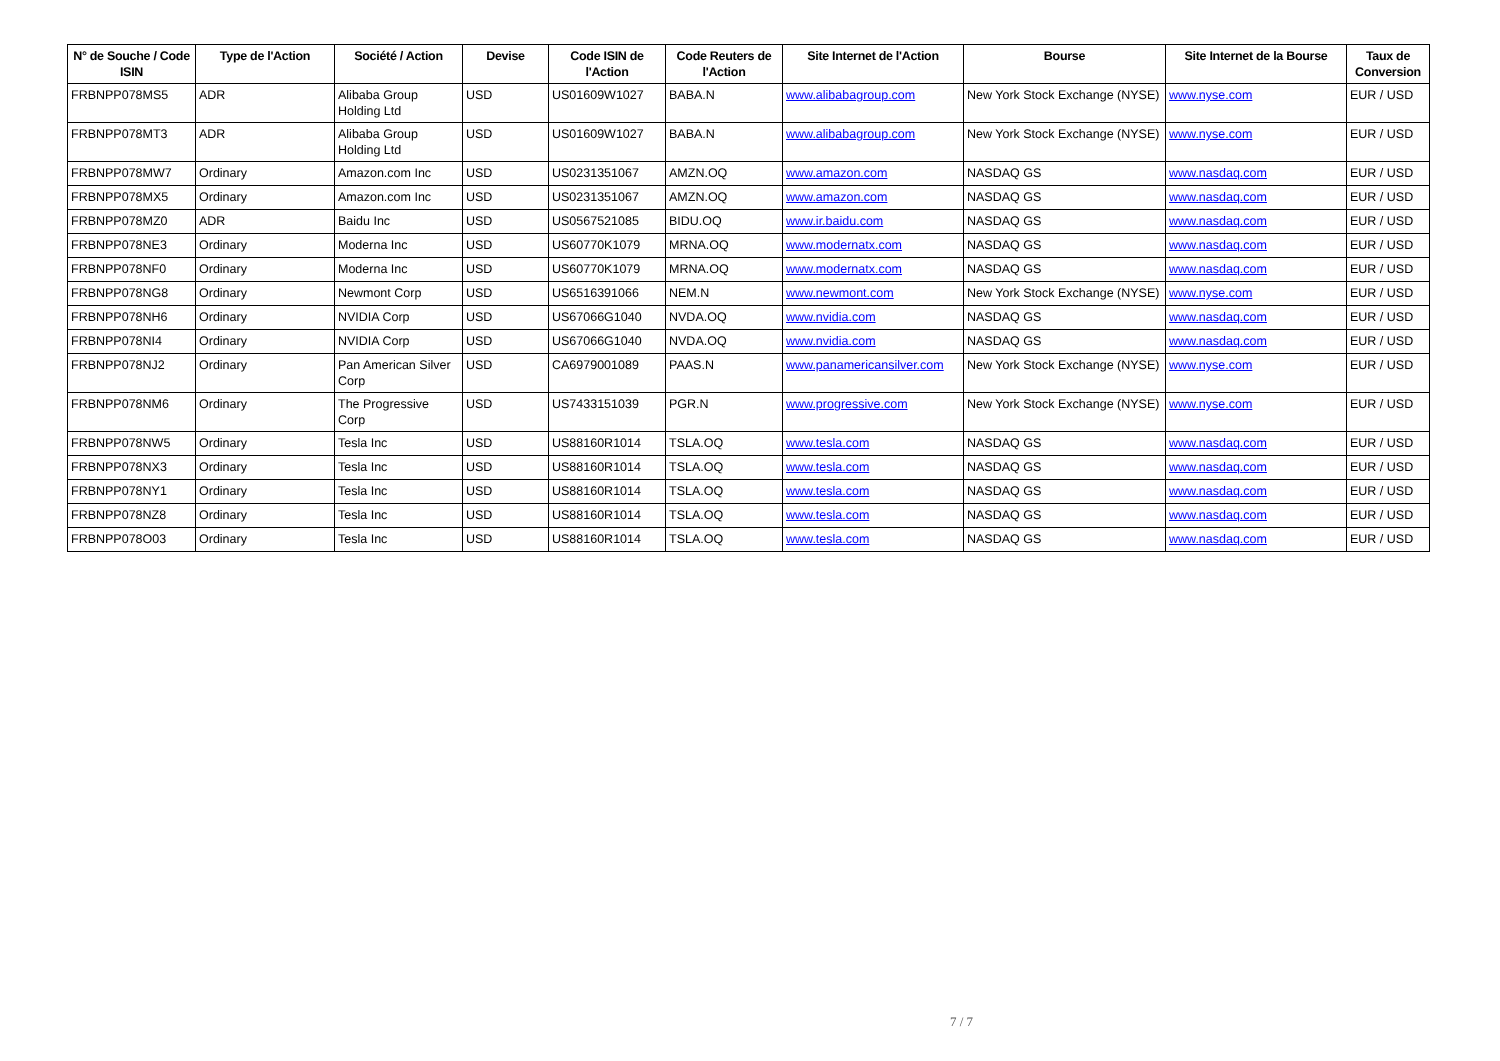| N° de Souche / Code ISIN | Type de l'Action | Société / Action | Devise | Code ISIN de l'Action | Code Reuters de l'Action | Site Internet de l'Action | Bourse | Site Internet de la Bourse | Taux de Conversion |
| --- | --- | --- | --- | --- | --- | --- | --- | --- | --- |
| FRBNPP078MS5 | ADR | Alibaba Group Holding Ltd | USD | US01609W1027 | BABA.N | www.alibabagroup.com | New York Stock Exchange (NYSE) | www.nyse.com | EUR / USD |
| FRBNPP078MT3 | ADR | Alibaba Group Holding Ltd | USD | US01609W1027 | BABA.N | www.alibabagroup.com | New York Stock Exchange (NYSE) | www.nyse.com | EUR / USD |
| FRBNPP078MW7 | Ordinary | Amazon.com Inc | USD | US0231351067 | AMZN.OQ | www.amazon.com | NASDAQ GS | www.nasdaq.com | EUR / USD |
| FRBNPP078MX5 | Ordinary | Amazon.com Inc | USD | US0231351067 | AMZN.OQ | www.amazon.com | NASDAQ GS | www.nasdaq.com | EUR / USD |
| FRBNPP078MZ0 | ADR | Baidu Inc | USD | US0567521085 | BIDU.OQ | www.ir.baidu.com | NASDAQ GS | www.nasdaq.com | EUR / USD |
| FRBNPP078NE3 | Ordinary | Moderna Inc | USD | US60770K1079 | MRNA.OQ | www.modernatx.com | NASDAQ GS | www.nasdaq.com | EUR / USD |
| FRBNPP078NF0 | Ordinary | Moderna Inc | USD | US60770K1079 | MRNA.OQ | www.modernatx.com | NASDAQ GS | www.nasdaq.com | EUR / USD |
| FRBNPP078NG8 | Ordinary | Newmont Corp | USD | US6516391066 | NEM.N | www.newmont.com | New York Stock Exchange (NYSE) | www.nyse.com | EUR / USD |
| FRBNPP078NH6 | Ordinary | NVIDIA Corp | USD | US67066G1040 | NVDA.OQ | www.nvidia.com | NASDAQ GS | www.nasdaq.com | EUR / USD |
| FRBNPP078NI4 | Ordinary | NVIDIA Corp | USD | US67066G1040 | NVDA.OQ | www.nvidia.com | NASDAQ GS | www.nasdaq.com | EUR / USD |
| FRBNPP078NJ2 | Ordinary | Pan American Silver Corp | USD | CA6979001089 | PAAS.N | www.panamericansilver.com | New York Stock Exchange (NYSE) | www.nyse.com | EUR / USD |
| FRBNPP078NM6 | Ordinary | The Progressive Corp | USD | US7433151039 | PGR.N | www.progressive.com | New York Stock Exchange (NYSE) | www.nyse.com | EUR / USD |
| FRBNPP078NW5 | Ordinary | Tesla Inc | USD | US88160R1014 | TSLA.OQ | www.tesla.com | NASDAQ GS | www.nasdaq.com | EUR / USD |
| FRBNPP078NX3 | Ordinary | Tesla Inc | USD | US88160R1014 | TSLA.OQ | www.tesla.com | NASDAQ GS | www.nasdaq.com | EUR / USD |
| FRBNPP078NY1 | Ordinary | Tesla Inc | USD | US88160R1014 | TSLA.OQ | www.tesla.com | NASDAQ GS | www.nasdaq.com | EUR / USD |
| FRBNPP078NZ8 | Ordinary | Tesla Inc | USD | US88160R1014 | TSLA.OQ | www.tesla.com | NASDAQ GS | www.nasdaq.com | EUR / USD |
| FRBNPP078O03 | Ordinary | Tesla Inc | USD | US88160R1014 | TSLA.OQ | www.tesla.com | NASDAQ GS | www.nasdaq.com | EUR / USD |
7 / 7